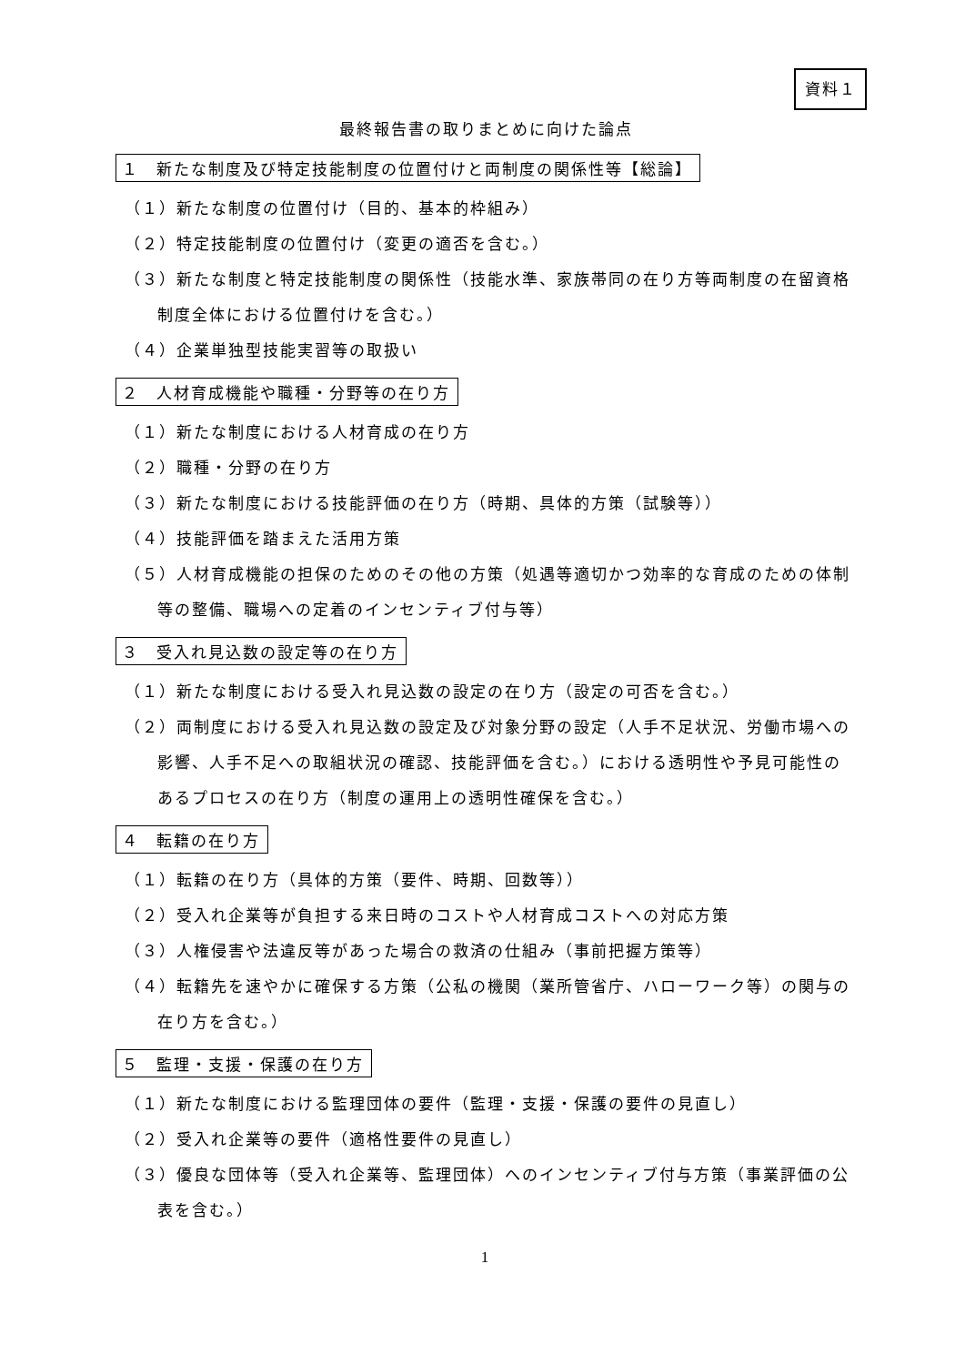資料１
最終報告書の取りまとめに向けた論点
１　新たな制度及び特定技能制度の位置付けと両制度の関係性等【総論】
（１）新たな制度の位置付け（目的、基本的枠組み）
（２）特定技能制度の位置付け（変更の適否を含む。）
（３）新たな制度と特定技能制度の関係性（技能水準、家族帯同の在り方等両制度の在留資格制度全体における位置付けを含む。）
（４）企業単独型技能実習等の取扱い
２　人材育成機能や職種・分野等の在り方
（１）新たな制度における人材育成の在り方
（２）職種・分野の在り方
（３）新たな制度における技能評価の在り方（時期、具体的方策（試験等））
（４）技能評価を踏まえた活用方策
（５）人材育成機能の担保のためのその他の方策（処遇等適切かつ効率的な育成のための体制等の整備、職場への定着のインセンティブ付与等）
３　受入れ見込数の設定等の在り方
（１）新たな制度における受入れ見込数の設定の在り方（設定の可否を含む。）
（２）両制度における受入れ見込数の設定及び対象分野の設定（人手不足状況、労働市場への影響、人手不足への取組状況の確認、技能評価を含む。）における透明性や予見可能性のあるプロセスの在り方（制度の運用上の透明性確保を含む。）
４　転籍の在り方
（１）転籍の在り方（具体的方策（要件、時期、回数等））
（２）受入れ企業等が負担する来日時のコストや人材育成コストへの対応方策
（３）人権侵害や法違反等があった場合の救済の仕組み（事前把握方策等）
（４）転籍先を速やかに確保する方策（公私の機関（業所管省庁、ハローワーク等）の関与の在り方を含む。）
５　監理・支援・保護の在り方
（１）新たな制度における監理団体の要件（監理・支援・保護の要件の見直し）
（２）受入れ企業等の要件（適格性要件の見直し）
（３）優良な団体等（受入れ企業等、監理団体）へのインセンティブ付与方策（事業評価の公表を含む。）
1